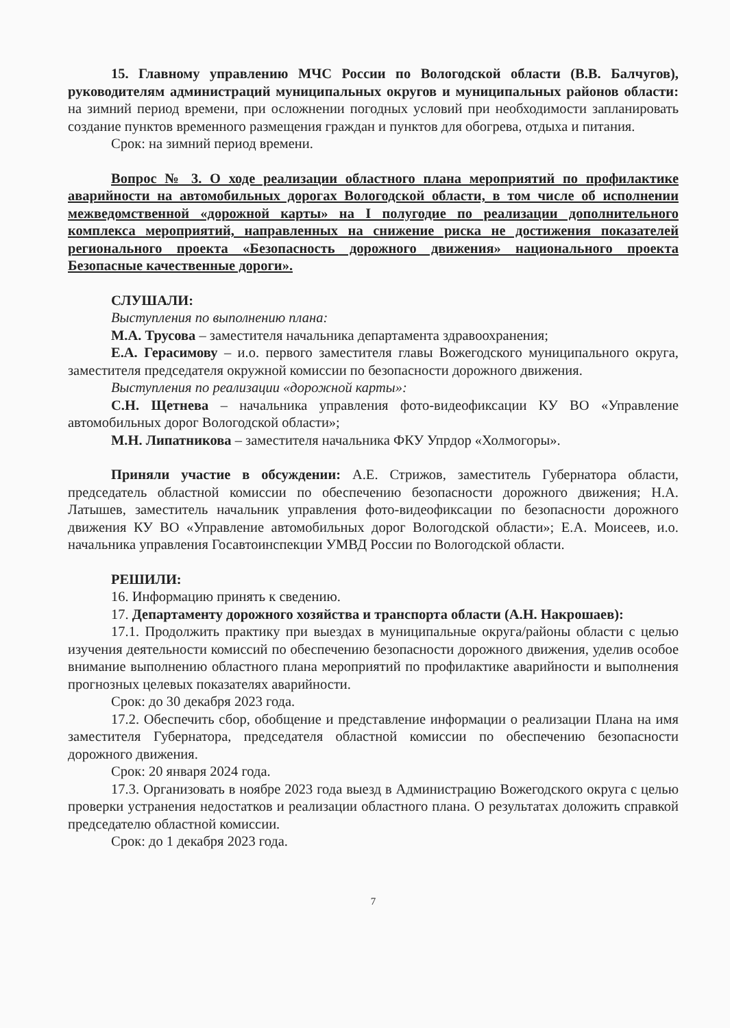15. Главному управлению МЧС России по Вологодской области (В.В. Балчугов), руководителям администраций муниципальных округов и муниципальных районов области: на зимний период времени, при осложнении погодных условий при необходимости запланировать создание пунктов временного размещения граждан и пунктов для обогрева, отдыха и питания.
Срок: на зимний период времени.
Вопрос № 3. О ходе реализации областного плана мероприятий по профилактике аварийности на автомобильных дорогах Вологодской области, в том числе об исполнении межведомственной «дорожной карты» на I полугодие по реализации дополнительного комплекса мероприятий, направленных на снижение риска не достижения показателей регионального проекта «Безопасность дорожного движения» национального проекта Безопасные качественные дороги».
СЛУШАЛИ:
Выступления по выполнению плана:
М.А. Трусова – заместителя начальника департамента здравоохранения;
Е.А. Герасимову – и.о. первого заместителя главы Вожегодского муниципального округа, заместителя председателя окружной комиссии по безопасности дорожного движения.
Выступления по реализации «дорожной карты»:
С.Н. Щетнева – начальника управления фото-видеофиксации КУ ВО «Управление автомобильных дорог Вологодской области»;
М.Н. Липатникова – заместителя начальника ФКУ Упрдор «Холмогоры».
Приняли участие в обсуждении: А.Е. Стрижов, заместитель Губернатора области, председатель областной комиссии по обеспечению безопасности дорожного движения; Н.А. Латышев, заместитель начальник управления фото-видеофиксации по безопасности дорожного движения КУ ВО «Управление автомобильных дорог Вологодской области»; Е.А. Моисеев, и.о. начальника управления Госавтоинспекции УМВД России по Вологодской области.
РЕШИЛИ:
16. Информацию принять к сведению.
17. Департаменту дорожного хозяйства и транспорта области (А.Н. Накрошаев):
17.1. Продолжить практику при выездах в муниципальные округа/районы области с целью изучения деятельности комиссий по обеспечению безопасности дорожного движения, уделив особое внимание выполнению областного плана мероприятий по профилактике аварийности и выполнения прогнозных целевых показателях аварийности.
Срок: до 30 декабря 2023 года.
17.2. Обеспечить сбор, обобщение и представление информации о реализации Плана на имя заместителя Губернатора, председателя областной комиссии по обеспечению безопасности дорожного движения.
Срок: 20 января 2024 года.
17.3. Организовать в ноябре 2023 года выезд в Администрацию Вожегодского округа с целью проверки устранения недостатков и реализации областного плана. О результатах доложить справкой председателю областной комиссии.
Срок: до 1 декабря 2023 года.
7